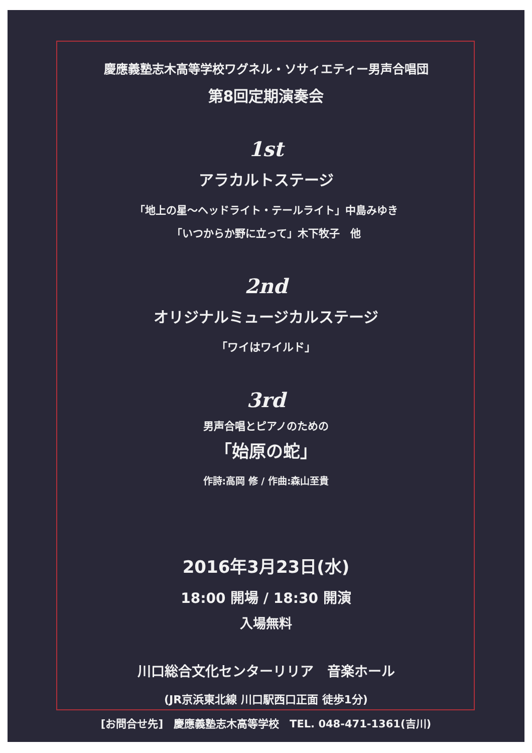慶應義塾志木高等学校ワグネル・ソサィエティー男声合唱団
第8回定期演奏会
1st
アラカルトステージ
「地上の星〜ヘッドライト・テールライト」中島みゆき
「いつからか野に立って」木下牧子　他
2nd
オリジナルミュージカルステージ
「ワイはワイルド」
3rd
男声合唱とピアノのための
「始原の蛇」
作詩:高岡 修 / 作曲:森山至貴
2016年3月23日(水)
18:00 開場 / 18:30 開演
入場無料
川口総合文化センターリリア　音楽ホール
(JR京浜東北線 川口駅西口正面 徒歩1分)
[お問合せ先]　慶應義塾志木高等学校　TEL. 048-471-1361(吉川)